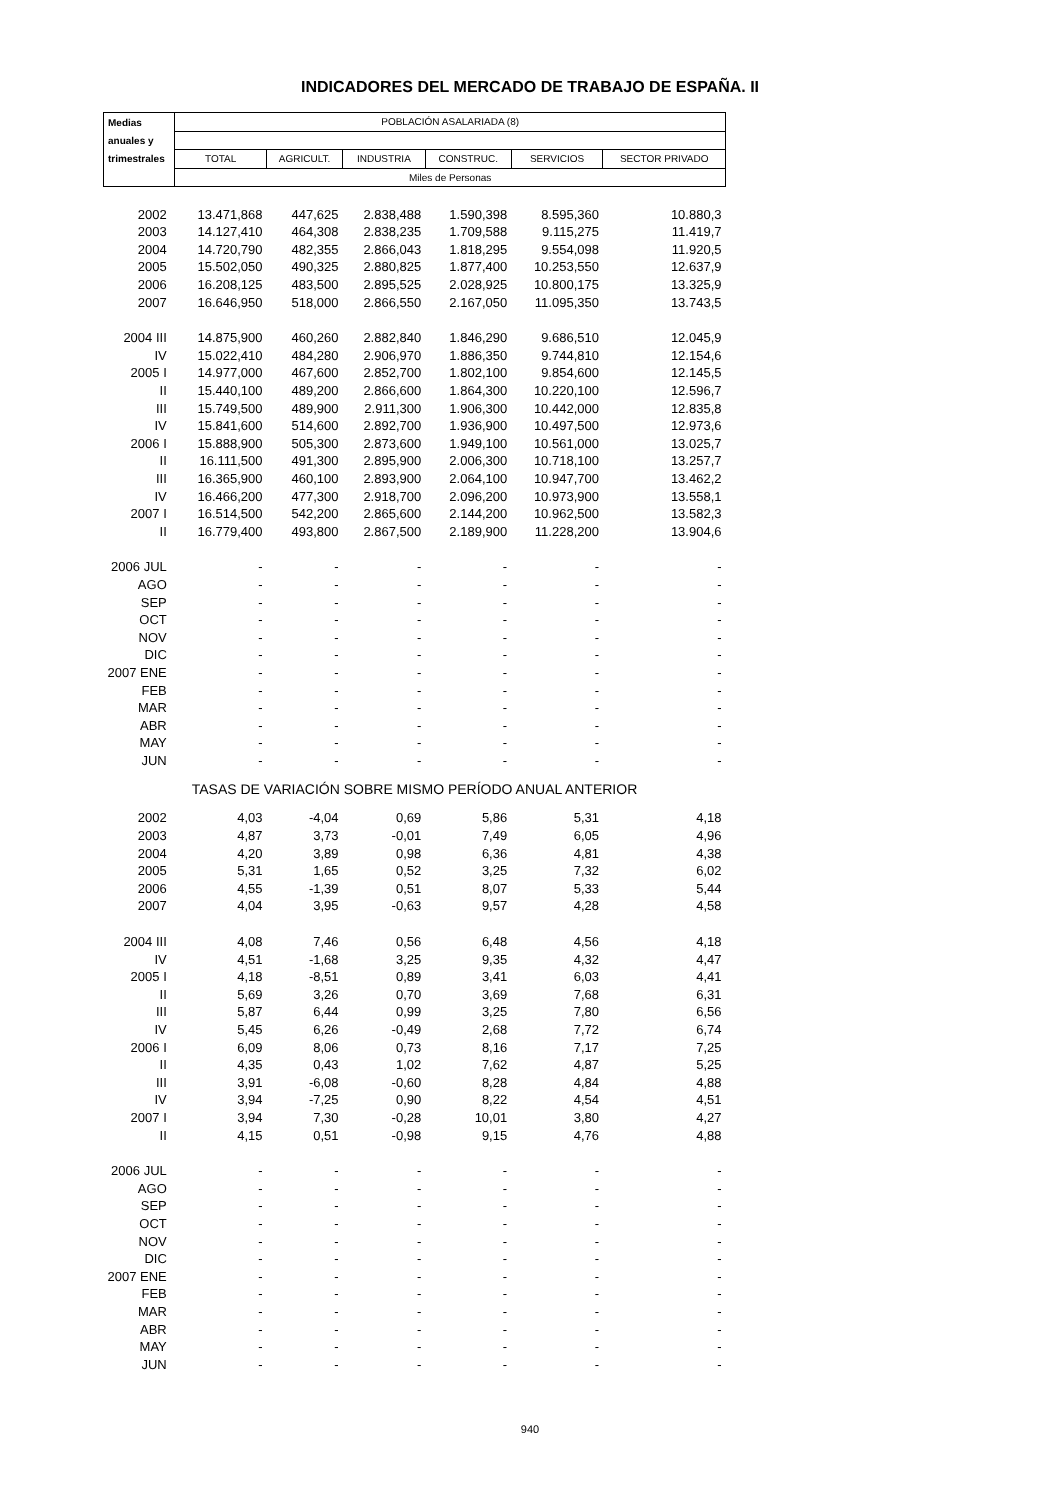INDICADORES DEL MERCADO DE TRABAJO DE ESPAÑA. II
| Medias | POBLACIÓN ASALARIADA (8) | | | | | |
| --- | --- | --- | --- | --- | --- | --- |
| anuales y | | | | | | |
| trimestrales | TOTAL | AGRICULT. | INDUSTRIA | CONSTRUC. | SERVICIOS | SECTOR PRIVADO |
| | Miles de Personas | | | | | |
| 2002 | 13.471,868 | 447,625 | 2.838,488 | 1.590,398 | 8.595,360 | 10.880,3 |
| 2003 | 14.127,410 | 464,308 | 2.838,235 | 1.709,588 | 9.115,275 | 11.419,7 |
| 2004 | 14.720,790 | 482,355 | 2.866,043 | 1.818,295 | 9.554,098 | 11.920,5 |
| 2005 | 15.502,050 | 490,325 | 2.880,825 | 1.877,400 | 10.253,550 | 12.637,9 |
| 2006 | 16.208,125 | 483,500 | 2.895,525 | 2.028,925 | 10.800,175 | 13.325,9 |
| 2007 | 16.646,950 | 518,000 | 2.866,550 | 2.167,050 | 11.095,350 | 13.743,5 |
| 2004 III | 14.875,900 | 460,260 | 2.882,840 | 1.846,290 | 9.686,510 | 12.045,9 |
| IV | 15.022,410 | 484,280 | 2.906,970 | 1.886,350 | 9.744,810 | 12.154,6 |
| 2005 I | 14.977,000 | 467,600 | 2.852,700 | 1.802,100 | 9.854,600 | 12.145,5 |
| II | 15.440,100 | 489,200 | 2.866,600 | 1.864,300 | 10.220,100 | 12.596,7 |
| III | 15.749,500 | 489,900 | 2.911,300 | 1.906,300 | 10.442,000 | 12.835,8 |
| IV | 15.841,600 | 514,600 | 2.892,700 | 1.936,900 | 10.497,500 | 12.973,6 |
| 2006 I | 15.888,900 | 505,300 | 2.873,600 | 1.949,100 | 10.561,000 | 13.025,7 |
| II | 16.111,500 | 491,300 | 2.895,900 | 2.006,300 | 10.718,100 | 13.257,7 |
| III | 16.365,900 | 460,100 | 2.893,900 | 2.064,100 | 10.947,700 | 13.462,2 |
| IV | 16.466,200 | 477,300 | 2.918,700 | 2.096,200 | 10.973,900 | 13.558,1 |
| 2007 I | 16.514,500 | 542,200 | 2.865,600 | 2.144,200 | 10.962,500 | 13.582,3 |
| II | 16.779,400 | 493,800 | 2.867,500 | 2.189,900 | 11.228,200 | 13.904,6 |
| 2006 JUL | - | - | - | - | - | - |
| AGO | - | - | - | - | - | - |
| SEP | - | - | - | - | - | - |
| OCT | - | - | - | - | - | - |
| NOV | - | - | - | - | - | - |
| DIC | - | - | - | - | - | - |
| 2007 ENE | - | - | - | - | - | - |
| FEB | - | - | - | - | - | - |
| MAR | - | - | - | - | - | - |
| ABR | - | - | - | - | - | - |
| MAY | - | - | - | - | - | - |
| JUN | - | - | - | - | - | - |
| TASAS DE VARIACIÓN SOBRE MISMO PERÍODO ANUAL ANTERIOR | | | | | | |
| 2002 | 4,03 | -4,04 | 0,69 | 5,86 | 5,31 | 4,18 |
| 2003 | 4,87 | 3,73 | -0,01 | 7,49 | 6,05 | 4,96 |
| 2004 | 4,20 | 3,89 | 0,98 | 6,36 | 4,81 | 4,38 |
| 2005 | 5,31 | 1,65 | 0,52 | 3,25 | 7,32 | 6,02 |
| 2006 | 4,55 | -1,39 | 0,51 | 8,07 | 5,33 | 5,44 |
| 2007 | 4,04 | 3,95 | -0,63 | 9,57 | 4,28 | 4,58 |
| 2004 III | 4,08 | 7,46 | 0,56 | 6,48 | 4,56 | 4,18 |
| IV | 4,51 | -1,68 | 3,25 | 9,35 | 4,32 | 4,47 |
| 2005 I | 4,18 | -8,51 | 0,89 | 3,41 | 6,03 | 4,41 |
| II | 5,69 | 3,26 | 0,70 | 3,69 | 7,68 | 6,31 |
| III | 5,87 | 6,44 | 0,99 | 3,25 | 7,80 | 6,56 |
| IV | 5,45 | 6,26 | -0,49 | 2,68 | 7,72 | 6,74 |
| 2006 I | 6,09 | 8,06 | 0,73 | 8,16 | 7,17 | 7,25 |
| II | 4,35 | 0,43 | 1,02 | 7,62 | 4,87 | 5,25 |
| III | 3,91 | -6,08 | -0,60 | 8,28 | 4,84 | 4,88 |
| IV | 3,94 | -7,25 | 0,90 | 8,22 | 4,54 | 4,51 |
| 2007 I | 3,94 | 7,30 | -0,28 | 10,01 | 3,80 | 4,27 |
| II | 4,15 | 0,51 | -0,98 | 9,15 | 4,76 | 4,88 |
| 2006 JUL | - | - | - | - | - | - |
| AGO | - | - | - | - | - | - |
| SEP | - | - | - | - | - | - |
| OCT | - | - | - | - | - | - |
| NOV | - | - | - | - | - | - |
| DIC | - | - | - | - | - | - |
| 2007 ENE | - | - | - | - | - | - |
| FEB | - | - | - | - | - | - |
| MAR | - | - | - | - | - | - |
| ABR | - | - | - | - | - | - |
| MAY | - | - | - | - | - | - |
| JUN | - | - | - | - | - | - |
940